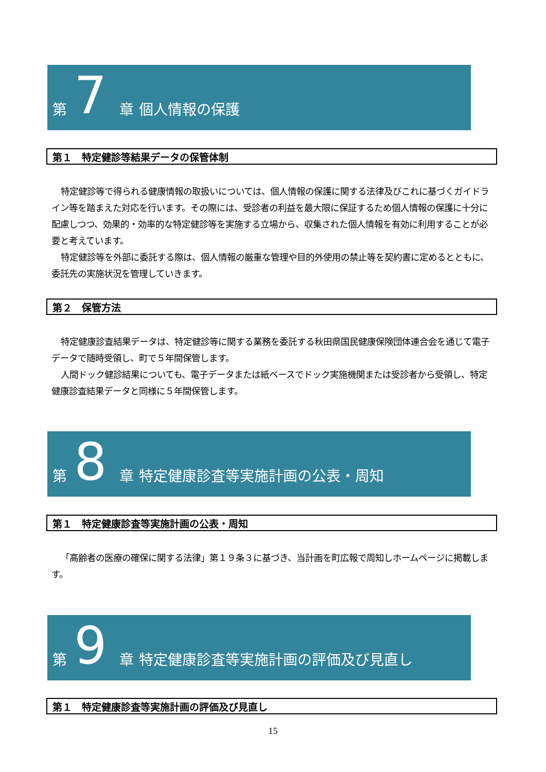第 7 章 個人情報の保護
第１　特定健診等結果データの保管体制
特定健診等で得られる健康情報の取扱いについては、個人情報の保護に関する法律及びこれに基づくガイドライン等を踏まえた対応を行います。その際には、受診者の利益を最大限に保証するため個人情報の保護に十分に配慮しつつ、効果的・効率的な特定健診等を実施する立場から、収集された個人情報を有効に利用することが必要と考えています。
特定健診等を外部に委託する際は、個人情報の厳重な管理や目的外使用の禁止等を契約書に定めるとともに、委託先の実施状況を管理していきます。
第２　保管方法
特定健康診査結果データは、特定健診等に関する業務を委託する秋田県国民健康保険団体連合会を通じて電子データで随時受領し、町で５年間保管します。
人間ドック健診結果についても、電子データまたは紙ベースでドック実施機関または受診者から受領し、特定健康診査結果データと同様に５年間保管します。
第 8 章 特定健康診査等実施計画の公表・周知
第１　特定健康診査等実施計画の公表・周知
「高齢者の医療の確保に関する法律」第１９条３に基づき、当計画を町広報で周知しホームページに掲載します。
第 9 章 特定健康診査等実施計画の評価及び見直し
第１　特定健康診査等実施計画の評価及び見直し
15